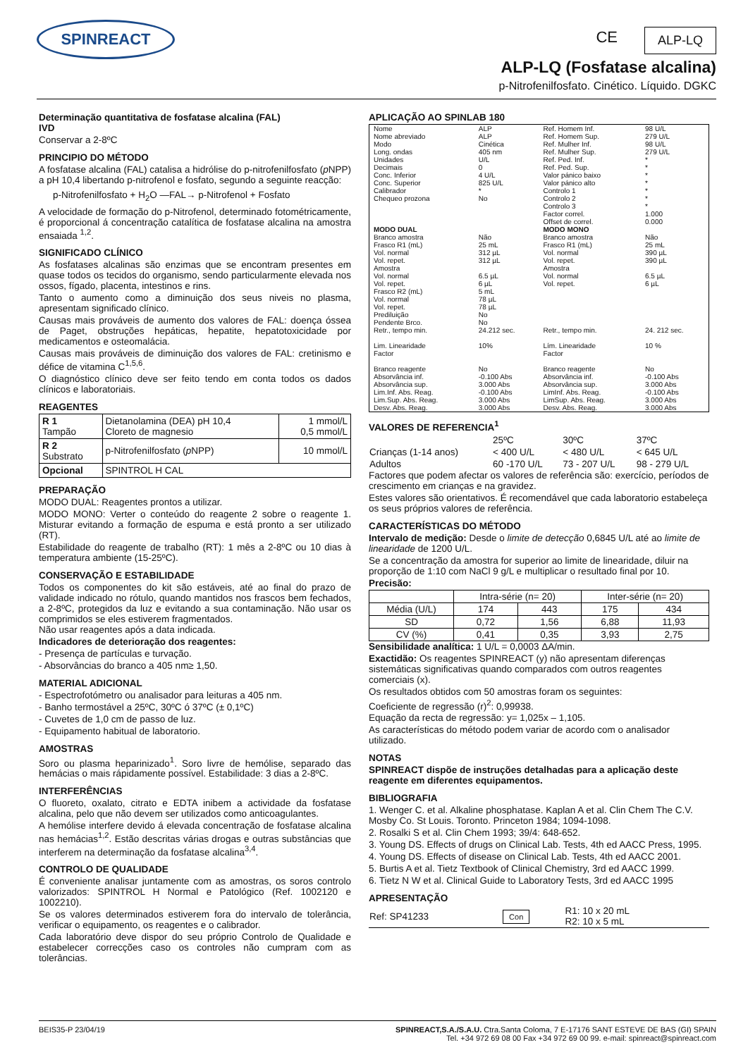SPINREACT CE ALP-LQ
ALP-LQ (Fosfatase alcalina)
p-Nitrofenilfosfato. Cinético. Líquido. DGKC
Determinação quantitativa de fosfatase alcalina (FAL)
IVD
Conservar a 2-8ºC
PRINCIPIO DO MÉTODO
A fosfatase alcalina (FAL) catalisa a hidrólise do p-nitrofenilfosfato (p NPP) a pH 10,4 libertando p-nitrofenol e fosfato, segundo a seguinte reacção:
p-Nitrofenilfosfato + H<sub>2</sub>O —FAL→ p-Nitrofenol + Fosfato
A velocidade de formação do p-Nitrofenol, determinado fotométricamente, é proporcional á concentração catalítica de fosfatase alcalina na amostra ensaiada <sup>1,2</sup>.
SIGNIFICADO CLÍNICO
As fosfatases alcalinas são enzimas que se encontram presentes em quase todos os tecidos do organismo, sendo particularmente elevada nos ossos, fígado, placenta, intestinos e rins.
Tanto o aumento como a diminuição dos seus niveis no plasma, apresentam significado clínico.
Causas mais prováveis de aumento dos valores de FAL: doença óssea de Paget, obstruções hepáticas, hepatite, hepatotoxicidade por medicamentos e osteomalácia.
Causas mais prováveis de diminuição dos valores de FAL: cretinismo e défice de vitamina C<sup>1,5,6</sup>.
O diagnóstico clínico deve ser feito tendo em conta todos os dados clínicos e laboratoriais.
REAGENTES
| R 1 Tampão | Dietanolamina (DEA) pH 10,4 Cloreto de magnesio | 1 mmol/L 0,5 mmol/L |
| R 2 Substrato | p-Nitrofenilfosfato ( p NPP) | 10 mmol/L |
| Opcional | SPINTROL H CAL | |
PREPARAÇÃO
MODO DUAL: Reagentes prontos a utilizar.
MODO MONO: Verter o conteúdo do reagente 2 sobre o reagente 1. Misturar evitando a formação de espuma e está pronto a ser utilizado (RT).
Estabilidade do reagente de trabalho (RT): 1 mês a 2-8ºC ou 10 dias à temperatura ambiente (15-25ºC).
CONSERVAÇÃO E ESTABILIDADE
Todos os componentes do kit são estáveis, até ao final do prazo de validade indicado no rótulo, quando mantidos nos frascos bem fechados, a 2-8ºC, protegidos da luz e evitando a sua contaminação. Não usar os comprimidos se eles estiverem fragmentados.
Não usar reagentes após a data indicada.
Indicadores de deterioração dos reagentes:
- Presença de partículas e turvação.
- Absorvâncias do branco a 405 nm≥ 1,50.
MATERIAL ADICIONAL
- Espectrofotómetro ou analisador para leituras a 405 nm.
- Banho termostável a 25ºC, 30ºC ó 37ºC (± 0,1ºC)
- Cuvetes de 1,0 cm de passo de luz.
- Equipamento habitual de laboratorio.
AMOSTRAS
Soro ou plasma heparinizado<sup>1</sup>. Soro livre de hemólise, separado das hemácias o mais rápidamente possível. Estabilidade: 3 dias a 2-8ºC.
INTERFERÊNCIAS
O fluoreto, oxalato, citrato e EDTA inibem a actividade da fosfatase alcalina, pelo que não devem ser utilizados como anticoagulantes.
A hemólise interfere devido á elevada concentração de fosfatase alcalina nas hemácias<sup>1,2</sup>. Estão descritas várias drogas e outras substâncias que interferem na determinação da fosfatase alcalina<sup>3,4</sup>.
CONTROLO DE QUALIDADE
É conveniente analisar juntamente com as amostras, os soros controlo valorizados: SPINTROL H Normal e Patológico (Ref. 1002120 e 1002210).
Se os valores determinados estiverem fora do intervalo de tolerância, verificar o equipamento, os reagentes e o calibrador.
Cada laboratório deve dispor do seu próprio Controlo de Qualidade e estabelecer correcções caso os controles não cumpram com as tolerâncias.
APLICAÇÃO AO SPINLAB 180
| Nome Nome abreviado Modo Long. ondas Unidades Decimais Conc. Inferior Conc. Superior Calibrador Chequeo prozona | ALP ALP Cinética 405 nm U/L 0 4 U/L 825 U/L * No | Ref. Homem Inf. Ref. Homem Sup. Ref. Mulher Inf. Ref. Mulher Sup. Ref. Ped. Inf. Ref. Ped. Sup. Valor pánico baixo Valor pánico alto Controlo 1 Controlo 2 Controlo 3 Factor correl. Offset de correl. | 98 U/L 279 U/L 98 U/L 279 U/L * * * * * * * 1.000 0.000 |
| MODO DUAL | | MODO MONO | |
| Branco amostra Frasco R1 (mL) Vol. normal Vol. repet. Amostra Vol. normal Vol. repet. Frasco R2 (mL) Vol. normal Vol. repet. Prediluição Pendente Brco. Retr., tempo min. Lim. Linearidade Factor Branco reagente Absorvância inf. Absorvância sup. Lim.Inf. Abs. Reag. Lim.Sup. Abs. Reag. Desv. Abs. Reag. | Não 25 mL 312 µL 312 µL 6.5 µL 6 µL 5 mL 78 µL 78 µL No No 24.212 sec. 10% No -0.100 Abs 3.000 Abs -0.100 Abs 3.000 Abs 3.000 Abs | Branco amostra Frasco R1 (mL) Vol. normal Vol. repet. Amostra Vol. normal Vol. repet. Retr., tempo min. Lím. Linearidade Factor Branco reagente Absorvância inf. Absorvância sup. LimInf. Abs. Reag. LimSup. Abs. Reag. Desv. Abs. Reag. | Não 25 mL 390 µL 390 µL 6.5 µL 6 µL 24. 212 sec. 10 % No -0.100 Abs 3.000 Abs -0.100 Abs 3.000 Abs 3.000 Abs |
VALORES DE REFERENCIA<sup>1</sup>
| | 25ºC | 30ºC | 37ºC |
| Crianças (1-14 anos) | < 400 U/L | < 480 U/L | < 645 U/L |
| Adultos | 60 -170 U/L | 73 - 207 U/L | 98 - 279 U/L |
Factores que podem afectar os valores de referência são: exercício, períodos de crescimento em crianças e na gravidez.
Estes valores são orientativos. É recomendável que cada laboratorio estabeleça os seus próprios valores de referência.
CARACTERÍSTICAS DO MÉTODO
Intervalo de medição: Desde o limite de detecção 0,6845 U/L até ao limite de linearidade de 1200 U/L.
Se a concentração da amostra for superior ao limite de linearidade, diluir na proporção de 1:10 com NaCl 9 g/L e multiplicar o resultado final por 10.
Precisão:
| | Intra-série (n= 20) | | Inter-série (n= 20) | |
| --- | --- | --- | --- | --- |
| Média (U/L) | 174 | 443 | 175 | 434 |
| SD | 0,72 | 1,56 | 6,88 | 11,93 |
| CV (%) | 0,41 | 0,35 | 3,93 | 2,75 |
Sensibilidade analítica: 1 U/L = 0,0003 ΔA/min.
Exactidão: Os reagentes SPINREACT (y) não apresentam diferenças sistemáticas significativas quando comparados com outros reagentes comerciais (x).
Os resultados obtidos com 50 amostras foram os seguintes:
Coeficiente de regressão (r)<sup>2</sup>: 0,99938.
Equação da recta de regressão: y= 1,025x – 1,105.
As características do método podem variar de acordo com o analisador utilizado.
NOTAS
SPINREACT dispõe de instruções detalhadas para a aplicação deste reagente em diferentes equipamentos.
BIBLIOGRAFIA
1. Wenger C. et al. Alkaline phosphatase. Kaplan A et al. Clin Chem The C.V. Mosby Co. St Louis. Toronto. Princeton 1984; 1094-1098.
2. Rosalki S et al. Clin Chem 1993; 39/4: 648-652.
3. Young DS. Effects of drugs on Clinical Lab. Tests, 4th ed AACC Press, 1995.
4. Young DS. Effects of disease on Clinical Lab. Tests, 4th ed AACC 2001.
5. Burtis A et al. Tietz Textbook of Clinical Chemistry, 3rd ed AACC 1999.
6. Tietz N W et al. Clinical Guide to Laboratory Tests, 3rd ed AACC 1995
APRESENTAÇÃO
| Ref: SP41233 | Con | R1: 10 x 20 mL R2: 10 x 5 mL |
BEIS35-P 23/04/19 SPINREACT,S.A./S.A.U. Ctra.Santa Coloma, 7 E-17176 SANT ESTEVE DE BAS (GI) SPAIN
Tel. +34 972 69 08 00 Fax +34 972 69 00 99. e-mail: spinreact@spinreact.com